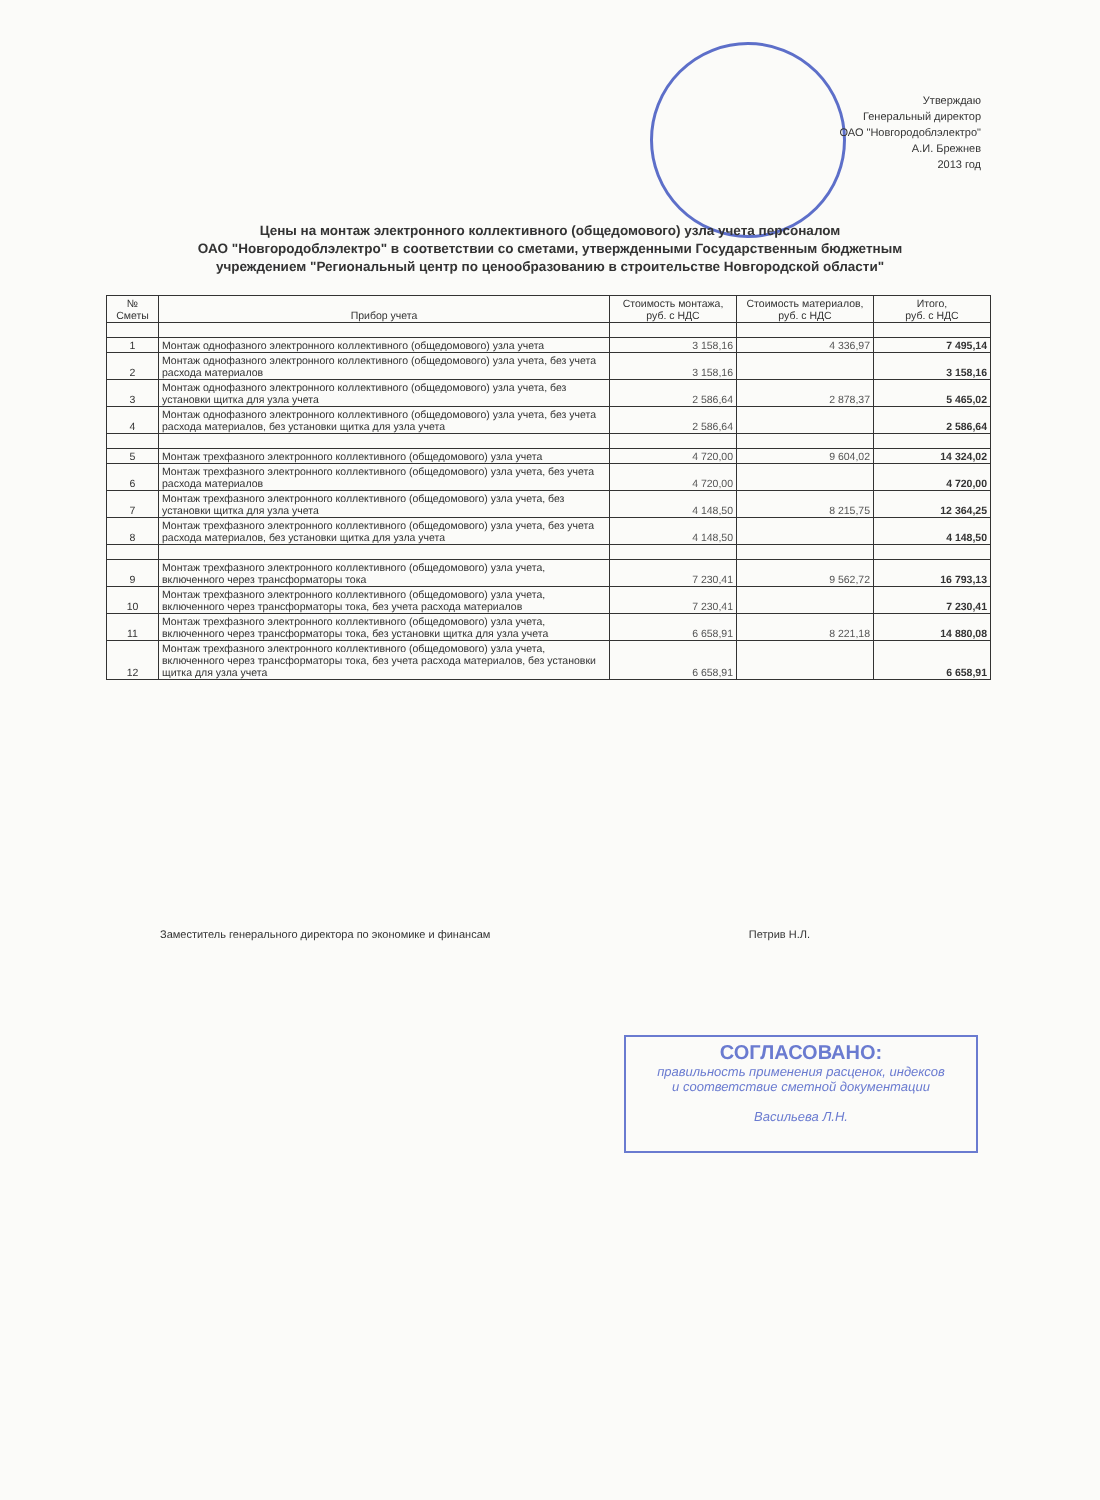Утверждаю
Генеральный директор
ОАО "Новгородоблэлектро"
А.И. Брежнев
2013 год
Цены на монтаж электронного коллективного (общедомового) узла учета персоналом
ОАО "Новгородоблэлектро" в соответствии со сметами, утвержденными Государственным бюджетным
учреждением "Региональный центр по ценообразованию в строительстве Новгородской области"
| № Сметы | Прибор учета | Стоимость монтажа, руб. с НДС | Стоимость материалов, руб. с НДС | Итого, руб. с НДС |
| --- | --- | --- | --- | --- |
| 1 | Монтаж однофазного электронного коллективного (общедомового) узла учета | 3 158,16 | 4 336,97 | 7 495,14 |
| 2 | Монтаж однофазного электронного коллективного (общедомового) узла учета, без учета расхода материалов | 3 158,16 | | 3 158,16 |
| 3 | Монтаж однофазного электронного коллективного (общедомового) узла учета, без установки щитка для узла учета | 2 586,64 | 2 878,37 | 5 465,02 |
| 4 | Монтаж однофазного электронного коллективного (общедомового) узла учета, без учета расхода материалов, без установки щитка для узла учета | 2 586,64 | | 2 586,64 |
| 5 | Монтаж трехфазного электронного коллективного (общедомового) узла учета | 4 720,00 | 9 604,02 | 14 324,02 |
| 6 | Монтаж трехфазного электронного коллективного (общедомового) узла учета, без учета расхода материалов | 4 720,00 | | 4 720,00 |
| 7 | Монтаж трехфазного электронного коллективного (общедомового) узла учета, без установки щитка для узла учета | 4 148,50 | 8 215,75 | 12 364,25 |
| 8 | Монтаж трехфазного электронного коллективного (общедомового) узла учета, без учета расхода материалов, без установки щитка для узла учета | 4 148,50 | | 4 148,50 |
| 9 | Монтаж трехфазного электронного коллективного (общедомового) узла учета, включенного через трансформаторы тока | 7 230,41 | 9 562,72 | 16 793,13 |
| 10 | Монтаж трехфазного электронного коллективного (общедомового) узла учета, включенного через трансформаторы тока, без учета расхода материалов | 7 230,41 | | 7 230,41 |
| 11 | Монтаж трехфазного электронного коллективного (общедомового) узла учета, включенного через трансформаторы тока, без установки щитка для узла учета | 6 658,91 | 8 221,18 | 14 880,08 |
| 12 | Монтаж трехфазного электронного коллективного (общедомового) узла учета, включенного через трансформаторы тока, без учета расхода материалов, без установки щитка для узла учета | 6 658,91 | | 6 658,91 |
Заместитель генерального директора по экономике и финансам Петрив Н.Л.
СОГЛАСОВАНО:
правильность применения расценок, индексов
и соответствие сметной документации
Васильева Л.Н.